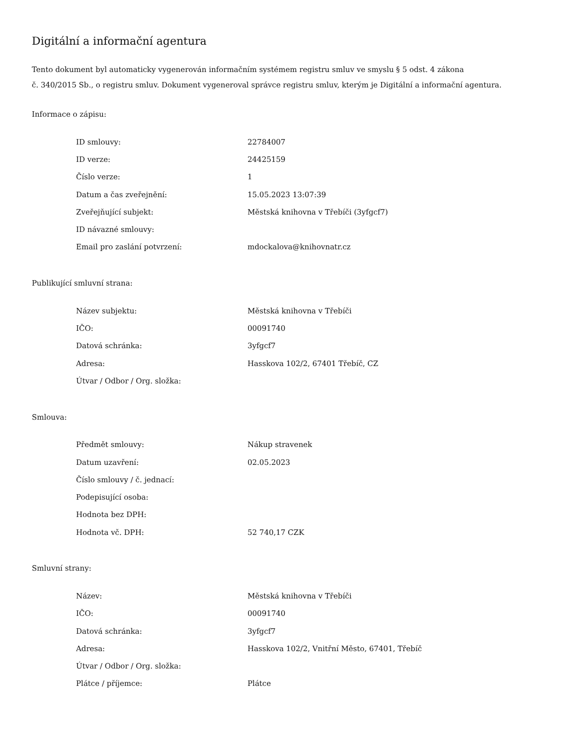Digitální a informační agentura
Tento dokument byl automaticky vygenerován informačním systémem registru smluv ve smyslu § 5 odst. 4 zákona
č. 340/2015 Sb., o registru smluv. Dokument vygeneroval správce registru smluv, kterým je Digitální a informační agentura.
Informace o zápisu:
| ID smlouvy: | 22784007 |
| ID verze: | 24425159 |
| Číslo verze: | 1 |
| Datum a čas zveřejnění: | 15.05.2023 13:07:39 |
| Zveřejňující subjekt: | Městská knihovna v Třebíči (3yfgcf7) |
| ID návazné smlouvy: | |
| Email pro zaslání potvrzení: | mdockalova@knihovnatr.cz |
Publikující smluvní strana:
| Název subjektu: | Městská knihovna v Třebíči |
| IČO: | 00091740 |
| Datová schránka: | 3yfgcf7 |
| Adresa: | Hasskova 102/2, 67401 Třebíč, CZ |
| Útvar / Odbor / Org. složka: | |
Smlouva:
| Předmět smlouvy: | Nákup stravenek |
| Datum uzavření: | 02.05.2023 |
| Číslo smlouvy / č. jednací: | |
| Podepisující osoba: | |
| Hodnota bez DPH: | |
| Hodnota vč. DPH: | 52 740,17 CZK |
Smluvní strany:
| Název: | Městská knihovna v Třebíči |
| IČO: | 00091740 |
| Datová schránka: | 3yfgcf7 |
| Adresa: | Hasskova 102/2, Vnitřní Město, 67401, Třebíč |
| Útvar / Odbor / Org. složka: | |
| Plátce / příjemce: | Plátce |